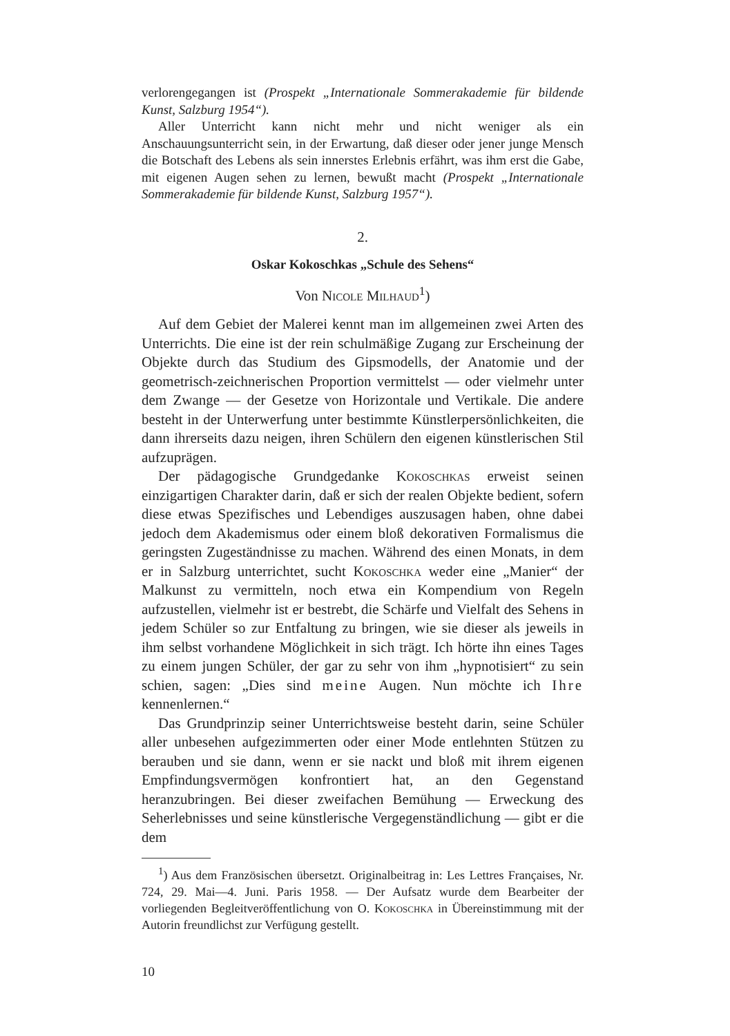verlorengegangen ist (Prospekt „Internationale Sommerakademie für bildende Kunst, Salzburg 1954“).
Aller Unterricht kann nicht mehr und nicht weniger als ein Anschauungsunterricht sein, in der Erwartung, daß dieser oder jener junge Mensch die Botschaft des Lebens als sein innerstes Erlebnis erfährt, was ihm erst die Gabe, mit eigenen Augen sehen zu lernen, bewußt macht (Prospekt „Internationale Sommerakademie für bildende Kunst, Salzburg 1957“).
2.
Oskar Kokoschkas „Schule des Sehens“
Von Nicole Milhaud<sup>1</sup>)
Auf dem Gebiet der Malerei kennt man im allgemeinen zwei Arten des Unterrichts. Die eine ist der rein schulmäßige Zugang zur Erscheinung der Objekte durch das Studium des Gipsmodells, der Anatomie und der geometrisch-zeichnerischen Proportion vermittelst — oder vielmehr unter dem Zwange — der Gesetze von Horizontale und Vertikale. Die andere besteht in der Unterwerfung unter bestimmte Künstlerpersönlichkeiten, die dann ihrerseits dazu neigen, ihren Schülern den eigenen künstlerischen Stil aufzuprägen.
Der pädagogische Grundgedanke Kokoschkas erweist seinen einzigartigen Charakter darin, daß er sich der realen Objekte bedient, sofern diese etwas Spezifisches und Lebendiges auszusagen haben, ohne dabei jedoch dem Akademismus oder einem bloß dekorativen Formalismus die geringsten Zugeständnisse zu machen. Während des einen Monats, in dem er in Salzburg unterrichtet, sucht Kokoschka weder eine „Manier“ der Malkunst zu vermitteln, noch etwa ein Kompendium von Regeln aufzustellen, vielmehr ist er bestrebt, die Schärfe und Vielfalt des Sehens in jedem Schüler so zur Entfaltung zu bringen, wie sie dieser als jeweils in ihm selbst vorhandene Möglichkeit in sich trägt. Ich hörte ihn eines Tages zu einem jungen Schüler, der gar zu sehr von ihm „hypnotisiert“ zu sein schien, sagen: „Dies sind meine Augen. Nun möchte ich Ihre kennenlernen.“
Das Grundprinzip seiner Unterrichtsweise besteht darin, seine Schüler aller unbesehen aufgezimmerten oder einer Mode entlehnten Stützen zu berauben und sie dann, wenn er sie nackt und bloß mit ihrem eigenen Empfindungsvermögen konfrontiert hat, an den Gegenstand heranzubringen. Bei dieser zweifachen Bemühung — Erweckung des Seherlebnisses und seine künstlerische Vergegenständlichung — gibt er die dem
<sup>1</sup>) Aus dem Französischen übersetzt. Originalbeitrag in: Les Lettres Françaises, Nr. 724, 29. Mai—4. Juni. Paris 1958. — Der Aufsatz wurde dem Bearbeiter der vorliegenden Begleitveröffentlichung von O. Kokoschka in Übereinstimmung mit der Autorin freundlichst zur Verfügung gestellt.
10